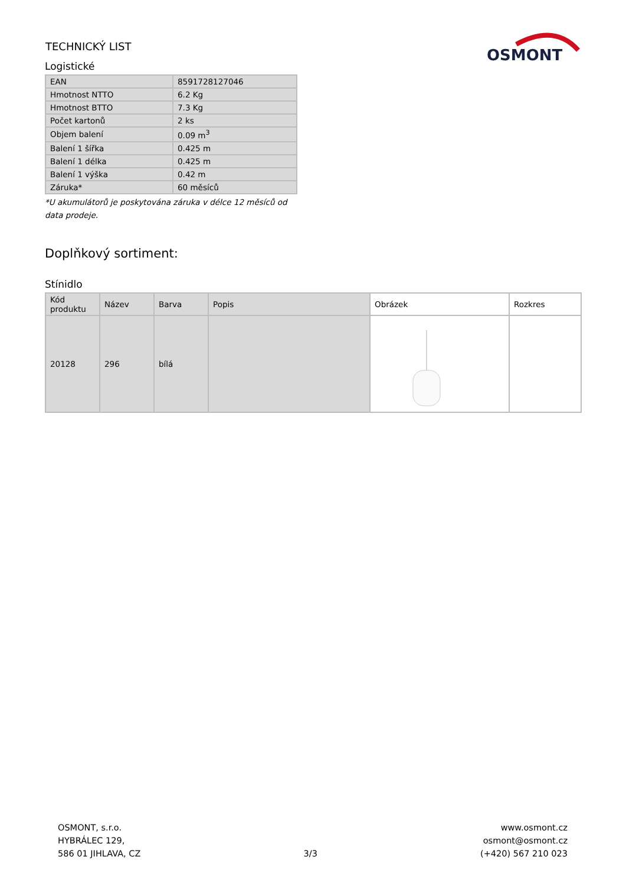TECHNICKÝ LIST
OSMONT
Logistické
| EAN | 8591728127046 |
| Hmotnost NTTO | 6.2 Kg |
| Hmotnost BTTO | 7.3 Kg |
| Počet kartonů | 2 ks |
| Objem balení | 0.09 m<sup>3</sup> |
| Balení 1 šířka | 0.425 m |
| Balení 1 délka | 0.425 m |
| Balení 1 výška | 0.42 m |
| Záruka* | 60 měsíců |
*U akumulátorů je poskytována záruka v délce 12 měsíců od data prodeje.
Doplňkový sortiment:
Stínidlo
| Kód produktu | Název | Barva | Popis | Obrázek | Rozkres |
| --- | --- | --- | --- | --- | --- |
| 20128 | 296 | bílá | | | |
OSMONT, s.r.o.
HYBRÁLEC 129,
586 01 JIHLAVA, CZ
3/3
www.osmont.cz
osmont@osmont.cz
(+420) 567 210 023